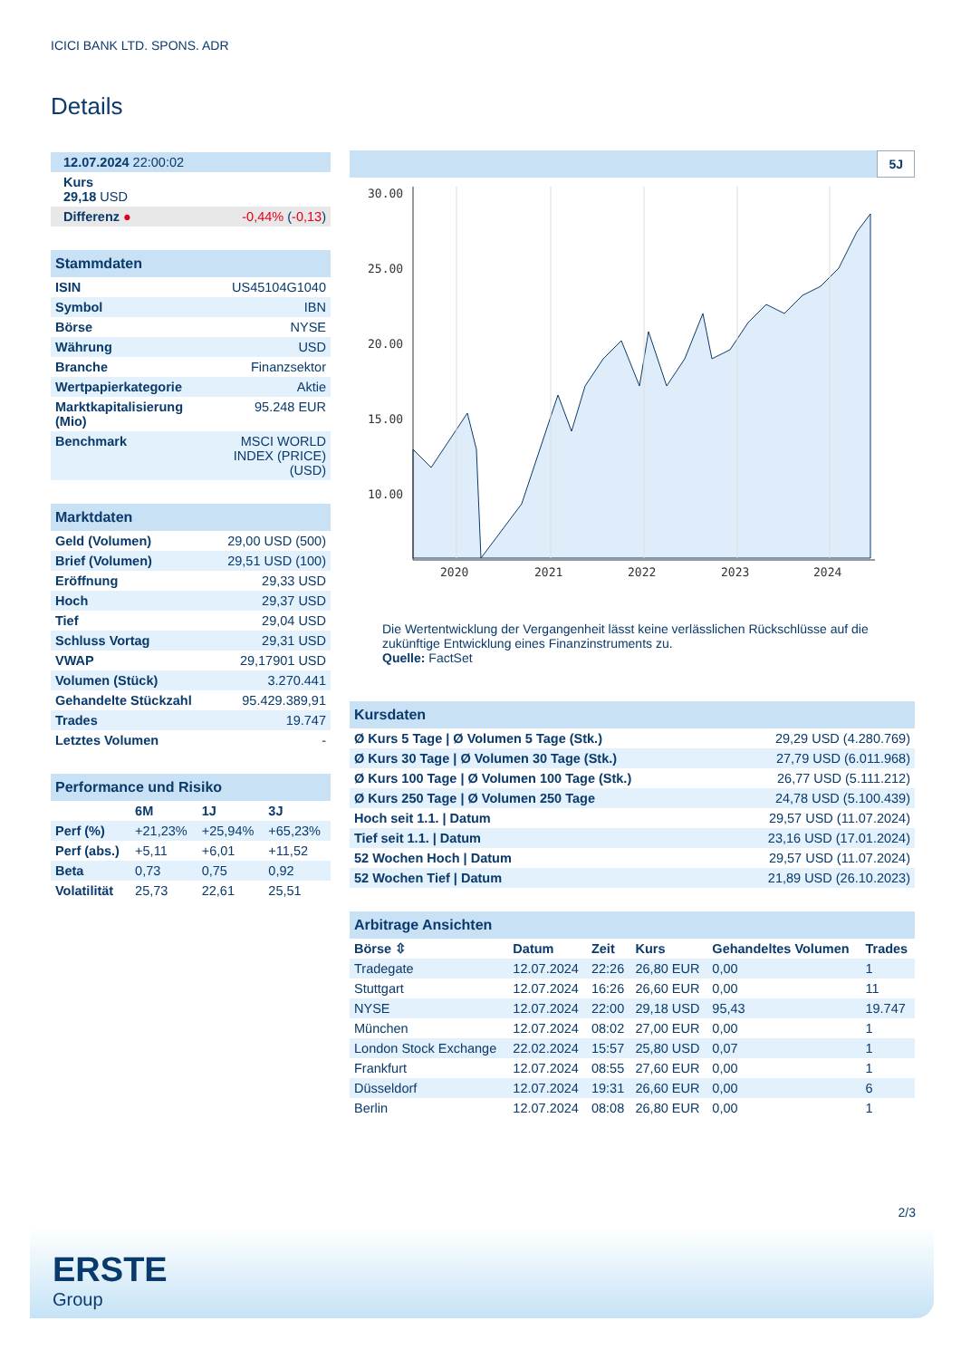ICICI BANK LTD. SPONS. ADR
Details
| 12.07.2024 22:00:02 |
| Kurs 29,18 USD |
| Differenz ● -0,44% ( -0,13 ) |
| Stammdaten | |
| ISIN | US45104G1040 |
| Symbol | IBN |
| Börse | NYSE |
| Währung | USD |
| Branche | Finanzsektor |
| Wertpapierkategorie | Aktie |
| Marktkapitalisierung (Mio) | 95.248 EUR |
| Benchmark | MSCI WORLD INDEX (PRICE) (USD) |
| Marktdaten | |
| Geld (Volumen) | 29,00 USD (500) |
| Brief (Volumen) | 29,51 USD (100) |
| Eröffnung | 29,33 USD |
| Hoch | 29,37 USD |
| Tief | 29,04 USD |
| Schluss Vortag | 29,31 USD |
| VWAP | 29,17901 USD |
| Volumen (Stück) | 3.270.441 |
| Gehandelte Stückzahl | 95.429.389,91 |
| Trades | 19.747 |
| Letztes Volumen | - |
| Performance und Risiko | | | |
| | 6M | 1J | 3J |
| Perf (%) | +21,23% | +25,94% | +65,23% |
| Perf (abs.) | +5,11 | +6,01 | +11,52 |
| Beta | 0,73 | 0,75 | 0,92 |
| Volatilität | 25,73 | 22,61 | 25,51 |
5J
30.00
25.00
20.00
15.00
10.00
2020
2021
2022
2023
2024
Die Wertentwicklung der Vergangenheit lässt keine verlässlichen Rückschlüsse auf die zukünftige Entwicklung eines Finanzinstruments zu.
Quelle: FactSet
| Kursdaten | |
| Ø Kurs 5 Tage / Ø Volumen 5 Tage (Stk.) | 29,29 USD (4.280.769) |
| Ø Kurs 30 Tage / Ø Volumen 30 Tage (Stk.) | 27,79 USD (6.011.968) |
| Ø Kurs 100 Tage / Ø Volumen 100 Tage (Stk.) | 26,77 USD (5.111.212) |
| Ø Kurs 250 Tage / Ø Volumen 250 Tage | 24,78 USD (5.100.439) |
| Hoch seit 1.1. / Datum | 29,57 USD (11.07.2024) |
| Tief seit 1.1. / Datum | 23,16 USD (17.01.2024) |
| 52 Wochen Hoch / Datum | 29,57 USD (11.07.2024) |
| 52 Wochen Tief / Datum | 21,89 USD (26.10.2023) |
| Arbitrage Ansichten | | | | | |
| Börse ⇳ | Datum | Zeit | Kurs | Gehandeltes Volumen | Trades |
| Tradegate | 12.07.2024 | 22:26 | 26,80 EUR | 0,00 | 1 |
| Stuttgart | 12.07.2024 | 16:26 | 26,60 EUR | 0,00 | 11 |
| NYSE | 12.07.2024 | 22:00 | 29,18 USD | 95,43 | 19.747 |
| München | 12.07.2024 | 08:02 | 27,00 EUR | 0,00 | 1 |
| London Stock Exchange | 22.02.2024 | 15:57 | 25,80 USD | 0,07 | 1 |
| Frankfurt | 12.07.2024 | 08:55 | 27,60 EUR | 0,00 | 1 |
| Düsseldorf | 12.07.2024 | 19:31 | 26,60 EUR | 0,00 | 6 |
| Berlin | 12.07.2024 | 08:08 | 26,80 EUR | 0,00 | 1 |
2/3
ERSTE
Group